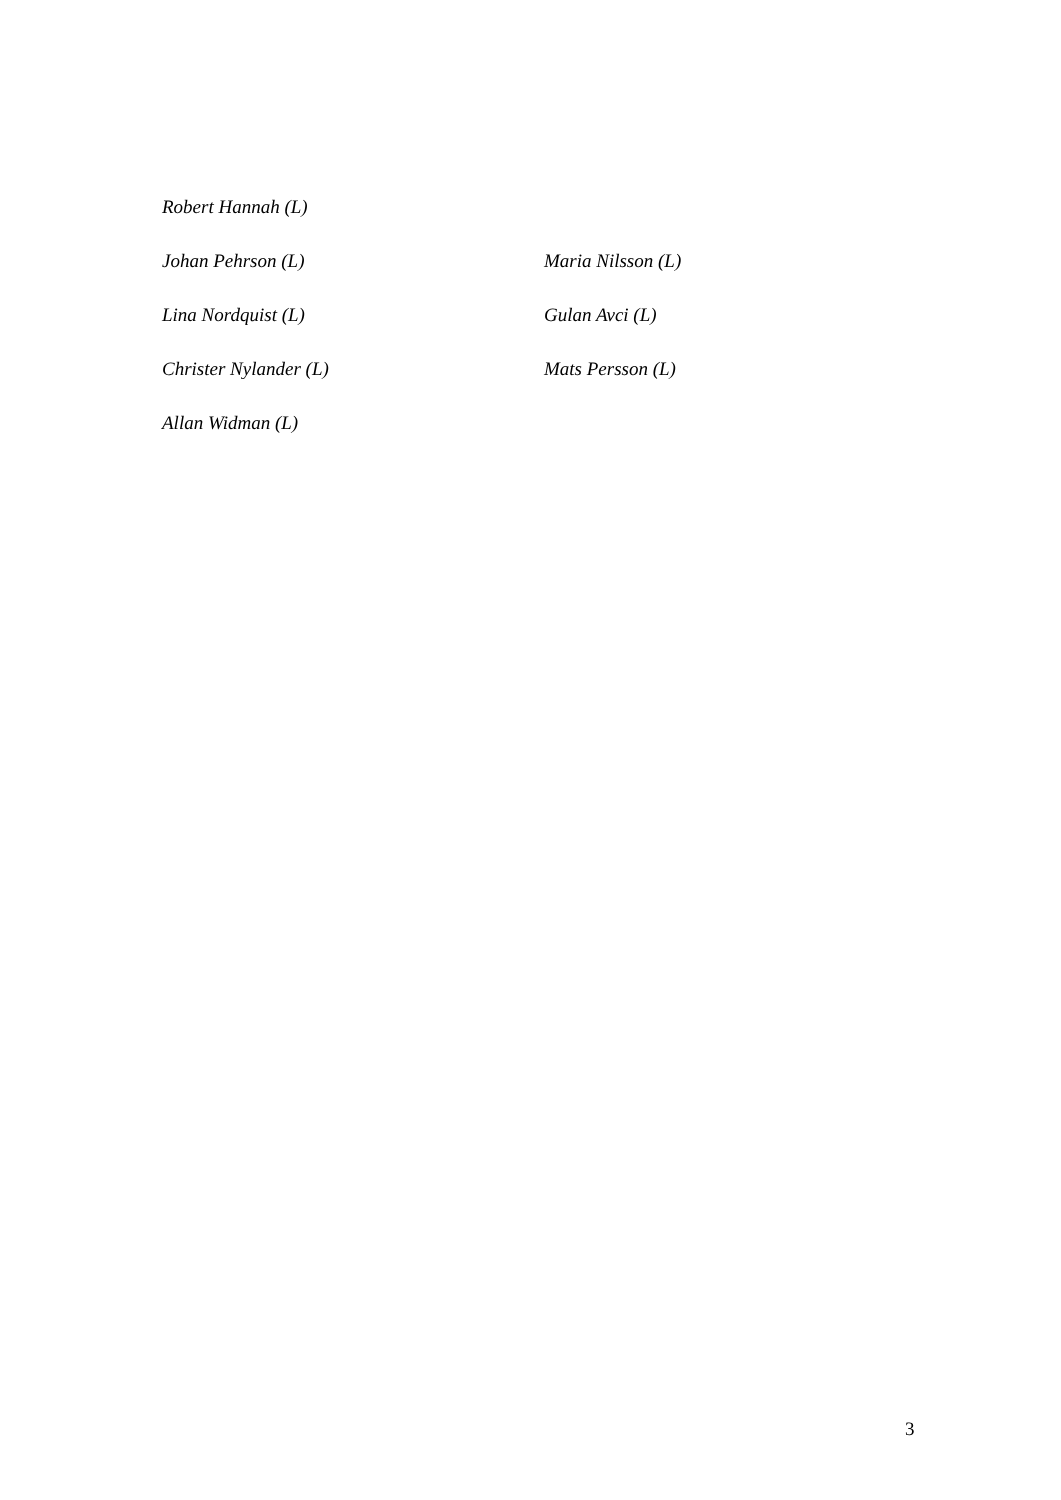Robert Hannah (L)
Johan Pehrson (L) Maria Nilsson (L)
Lina Nordquist (L) Gulan Avci (L)
Christer Nylander (L) Mats Persson (L)
Allan Widman (L)
3